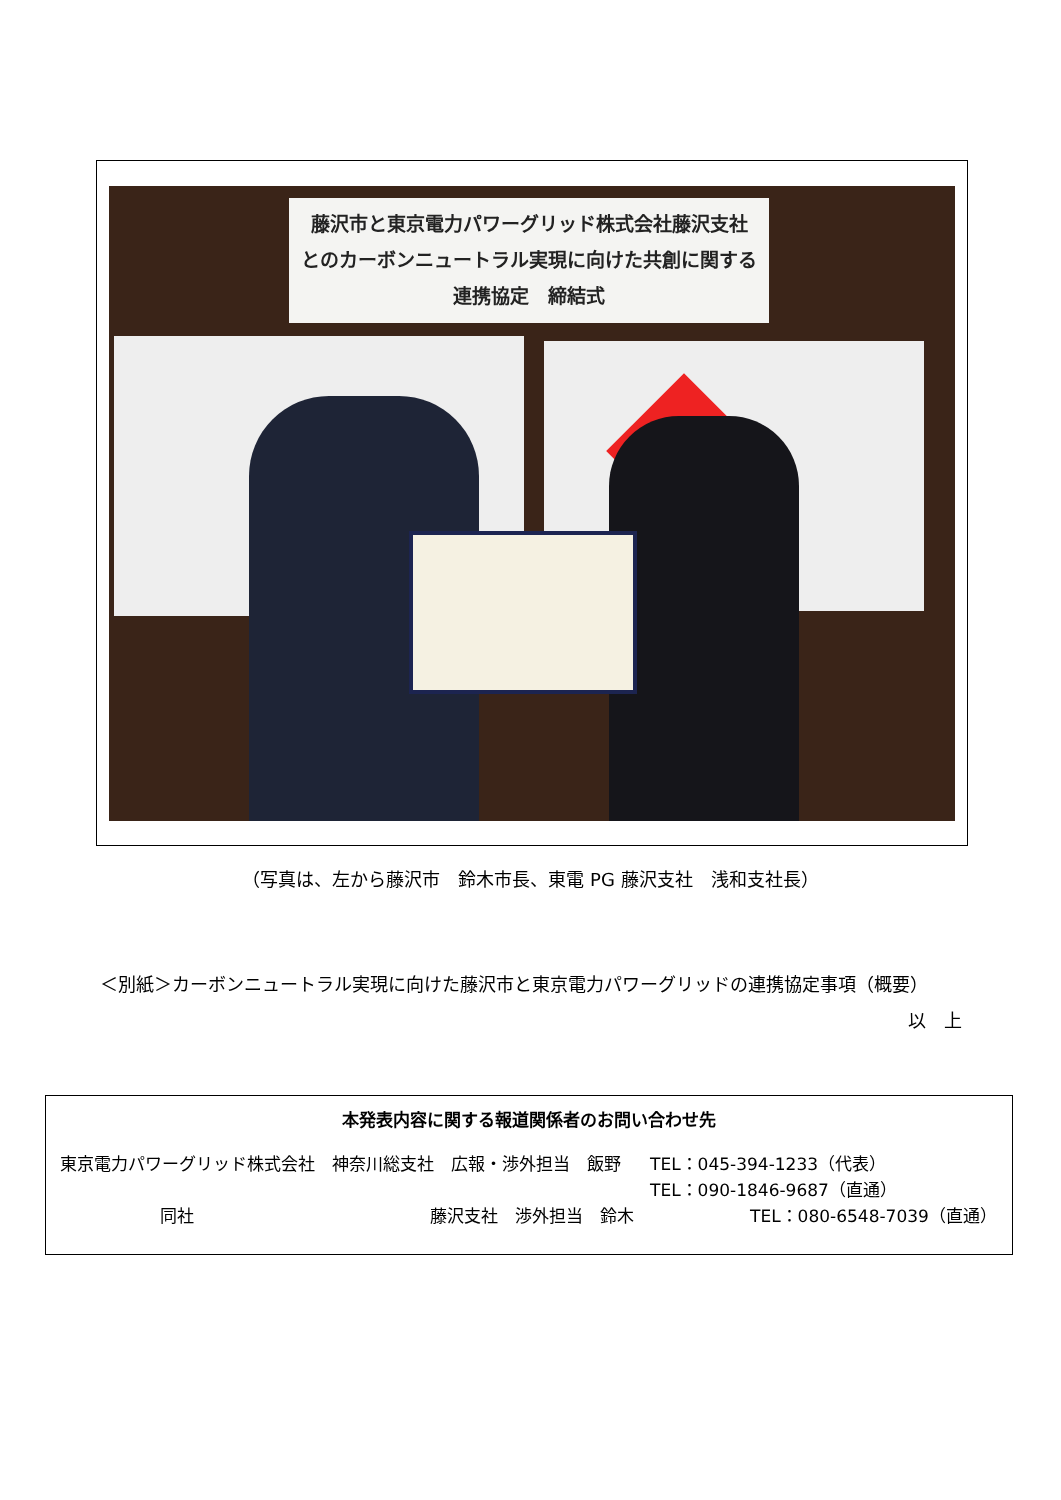藤沢市と東京電力パワーグリッド株式会社藤沢支社
とのカーボンニュートラル実現に向けた共創に関する
連携協定　締結式
（写真は、左から藤沢市　鈴木市長、東電 PG 藤沢支社　浅和支社長）
＜別紙＞カーボンニュートラル実現に向けた藤沢市と東京電力パワーグリッドの連携協定事項（概要）
以　上
本発表内容に関する報道関係者のお問い合わせ先
東京電力パワーグリッド株式会社　神奈川総支社　広報・渉外担当　飯野 TEL：045-394-1233（代表）
TEL：090-1846-9687（直通）
同社 藤沢支社　渉外担当　鈴木 TEL：080-6548-7039（直通）